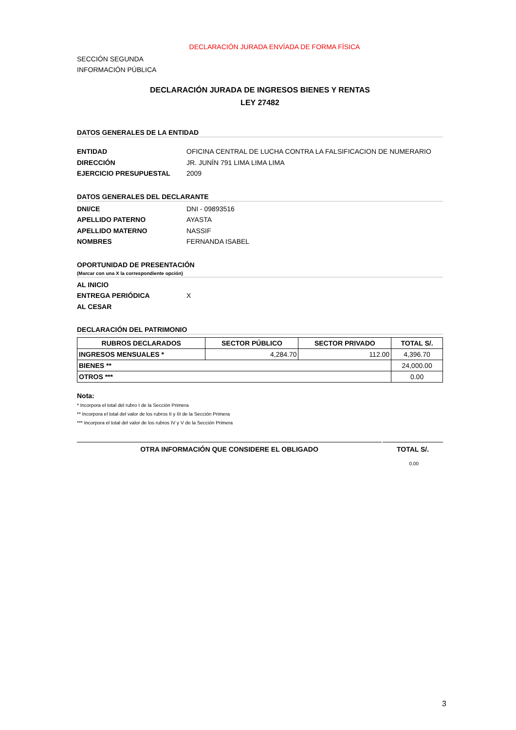DECLARACIÓN JURADA ENVÍADA DE FORMA FÍSICA
SECCIÓN SEGUNDA
INFORMACIÓN PÚBLICA
DECLARACIÓN JURADA DE INGRESOS BIENES Y RENTAS
LEY 27482
DATOS GENERALES DE LA ENTIDAD
ENTIDAD OFICINA CENTRAL DE LUCHA CONTRA LA FALSIFICACION DE NUMERARIO
DIRECCIÓN JR. JUNÍN 791 LIMA LIMA LIMA
EJERCICIO PRESUPUESTAL 2009
DATOS GENERALES DEL DECLARANTE
DNI/CE DNI - 09893516
APELLIDO PATERNO AYASTA
APELLIDO MATERNO NASSIF
NOMBRES FERNANDA ISABEL
OPORTUNIDAD DE PRESENTACIÓN
(Marcar con una X la correspondiente opción)
AL INICIO
ENTREGA PERIÓDICA X
AL CESAR
DECLARACIÓN DEL PATRIMONIO
| RUBROS DECLARADOS | SECTOR PÚBLICO | SECTOR PRIVADO | TOTAL S/. |
| --- | --- | --- | --- |
| INGRESOS MENSUALES * | 4,284.70 | 112.00 | 4,396.70 |
| BIENES ** | | | 24,000.00 |
| OTROS *** | | | 0.00 |
Nota:
* Incorpora el total del rubro I de la Sección Primera
** Incorpora el total del valor de los rubros II y III de la Sección Primera
*** Incorpora el total del valor de los rubros IV y V de la Sección Primera
OTRA INFORMACIÓN QUE CONSIDERE EL OBLIGADO
TOTAL S/.
0.00
3